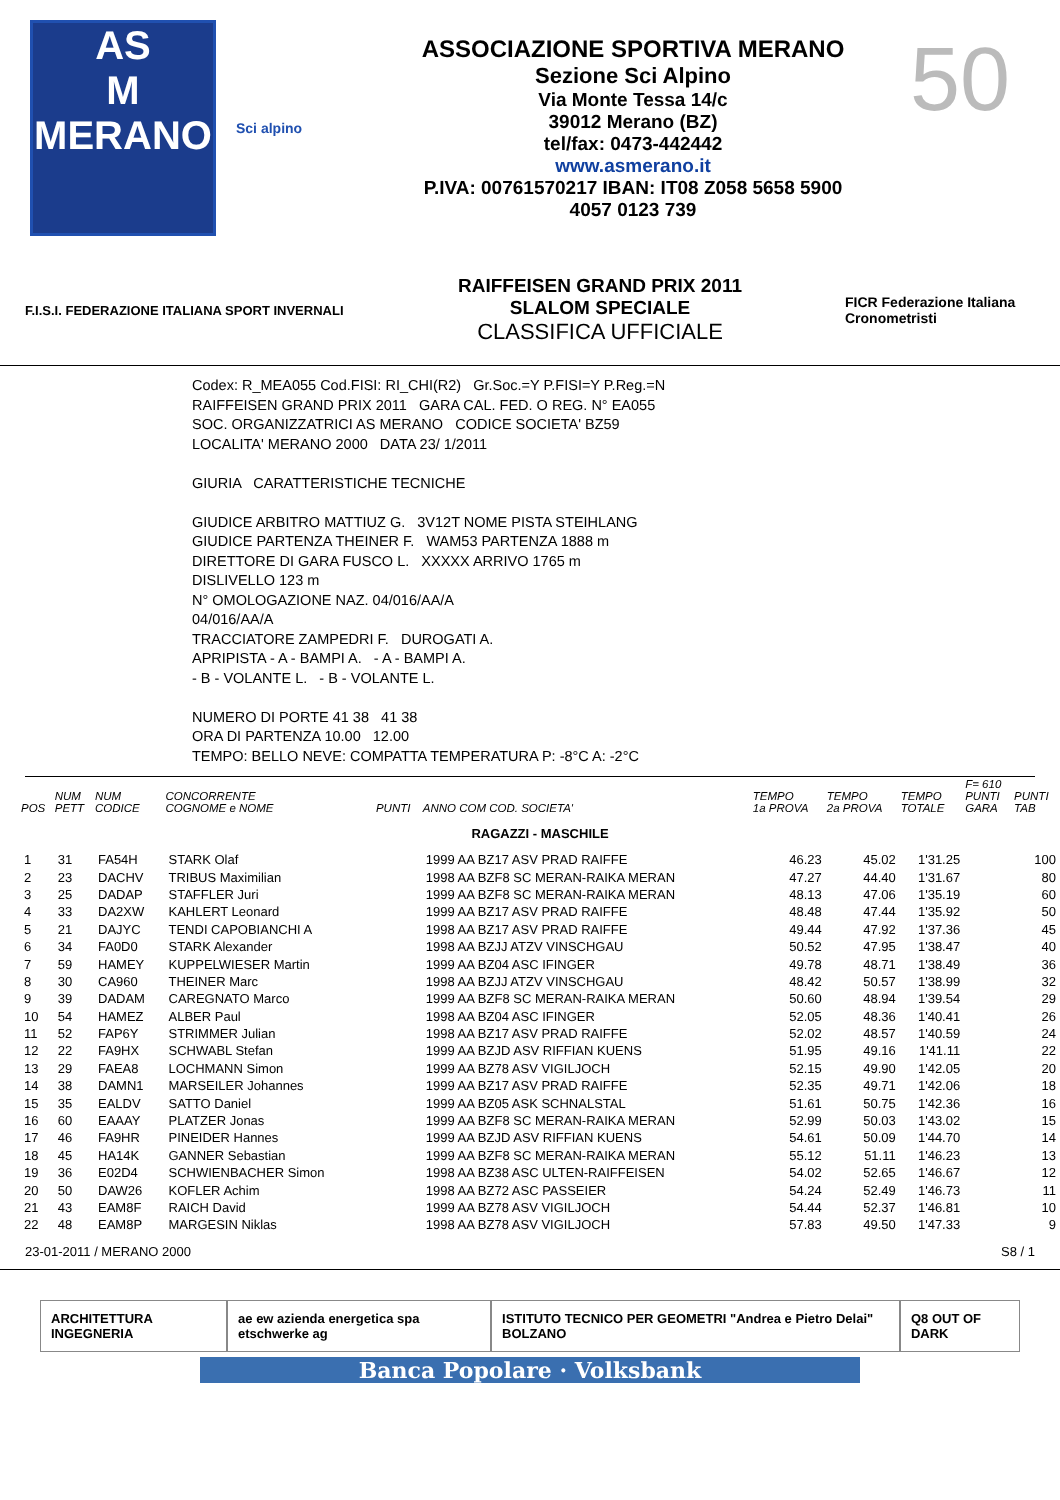AS
M
MERANO
Sci alpino
ASSOCIAZIONE SPORTIVA MERANO
Sezione Sci Alpino
Via Monte Tessa 14/c
39012 Merano (BZ)
tel/fax: 0473-442442
www.asmerano.it
P.IVA: 00761570217 IBAN: IT08 Z058 5658 5900 4057 0123 739
50
F.I.S.I. FEDERAZIONE ITALIANA SPORT INVERNALI
RAIFFEISEN GRAND PRIX 2011
SLALOM SPECIALE
CLASSIFICA UFFICIALE
FICR Federazione Italiana Cronometristi
Codex: R_MEA055 Cod.FISI: RI_CHI(R2) Gr.Soc.=Y P.FISI=Y P.Reg.=N
RAIFFEISEN GRAND PRIX 2011 GARA CAL. FED. O REG. N° EA055
SOC. ORGANIZZATRICI AS MERANO CODICE SOCIETA' BZ59
LOCALITA' MERANO 2000 DATA 23/ 1/2011
GIURIA CARATTERISTICHE TECNICHE
GIUDICE ARBITRO MATTIUZ G. 3V12T NOME PISTA STEIHLANG
GIUDICE PARTENZA THEINER F. WAM53 PARTENZA 1888 m
DIRETTORE DI GARA FUSCO L. XXXXX ARRIVO 1765 m
DISLIVELLO 123 m
N° OMOLOGAZIONE NAZ. 04/016/AA/A
04/016/AA/A
TRACCIATORE ZAMPEDRI F. DUROGATI A.
APRIPISTA - A - BAMPI A. - A - BAMPI A.
- B - VOLANTE L. - B - VOLANTE L.
NUMERO DI PORTE 41 38 41 38
ORA DI PARTENZA 10.00 12.00
TEMPO: BELLO NEVE: COMPATTA TEMPERATURA P: -8°C A: -2°C
| POS | NUM PETT | NUM CODICE | CONCORRENTE COGNOME e NOME | PUNTI | ANNO COM COD. SOCIETA' | TEMPO 1a PROVA | TEMPO 2a PROVA | TEMPO TOTALE | F= 610 PUNTI GARA | PUNTI TAB |
| --- | --- | --- | --- | --- | --- | --- | --- | --- | --- | --- |
| RAGAZZI - MASCHILE | | | | | | | | | | |
| 1 | 31 | FA54H | STARK Olaf | | 1999 AA BZ17 ASV PRAD RAIFFE | 46.23 | 45.02 | 1'31.25 | | 100 |
| 2 | 23 | DACHV | TRIBUS Maximilian | | 1998 AA BZF8 SC MERAN-RAIKA MERAN | 47.27 | 44.40 | 1'31.67 | | 80 |
| 3 | 25 | DADAP | STAFFLER Juri | | 1999 AA BZF8 SC MERAN-RAIKA MERAN | 48.13 | 47.06 | 1'35.19 | | 60 |
| 4 | 33 | DA2XW | KAHLERT Leonard | | 1999 AA BZ17 ASV PRAD RAIFFE | 48.48 | 47.44 | 1'35.92 | | 50 |
| 5 | 21 | DAJYC | TENDI CAPOBIANCHI A | | 1998 AA BZ17 ASV PRAD RAIFFE | 49.44 | 47.92 | 1'37.36 | | 45 |
| 6 | 34 | FA0D0 | STARK Alexander | | 1998 AA BZJJ ATZV VINSCHGAU | 50.52 | 47.95 | 1'38.47 | | 40 |
| 7 | 59 | HAMEY | KUPPELWIESER Martin | | 1999 AA BZ04 ASC IFINGER | 49.78 | 48.71 | 1'38.49 | | 36 |
| 8 | 30 | CA960 | THEINER Marc | | 1998 AA BZJJ ATZV VINSCHGAU | 48.42 | 50.57 | 1'38.99 | | 32 |
| 9 | 39 | DADAM | CAREGNATO Marco | | 1999 AA BZF8 SC MERAN-RAIKA MERAN | 50.60 | 48.94 | 1'39.54 | | 29 |
| 10 | 54 | HAMEZ | ALBER Paul | | 1998 AA BZ04 ASC IFINGER | 52.05 | 48.36 | 1'40.41 | | 26 |
| 11 | 52 | FAP6Y | STRIMMER Julian | | 1998 AA BZ17 ASV PRAD RAIFFE | 52.02 | 48.57 | 1'40.59 | | 24 |
| 12 | 22 | FA9HX | SCHWABL Stefan | | 1999 AA BZJD ASV RIFFIAN KUENS | 51.95 | 49.16 | 1'41.11 | | 22 |
| 13 | 29 | FAEA8 | LOCHMANN Simon | | 1999 AA BZ78 ASV VIGILJOCH | 52.15 | 49.90 | 1'42.05 | | 20 |
| 14 | 38 | DAMN1 | MARSEILER Johannes | | 1999 AA BZ17 ASV PRAD RAIFFE | 52.35 | 49.71 | 1'42.06 | | 18 |
| 15 | 35 | EALDV | SATTO Daniel | | 1999 AA BZ05 ASK SCHNALSTAL | 51.61 | 50.75 | 1'42.36 | | 16 |
| 16 | 60 | EAAAY | PLATZER Jonas | | 1999 AA BZF8 SC MERAN-RAIKA MERAN | 52.99 | 50.03 | 1'43.02 | | 15 |
| 17 | 46 | FA9HR | PINEIDER Hannes | | 1999 AA BZJD ASV RIFFIAN KUENS | 54.61 | 50.09 | 1'44.70 | | 14 |
| 18 | 45 | HA14K | GANNER Sebastian | | 1999 AA BZF8 SC MERAN-RAIKA MERAN | 55.12 | 51.11 | 1'46.23 | | 13 |
| 19 | 36 | E02D4 | SCHWIENBACHER Simon | | 1998 AA BZ38 ASC ULTEN-RAIFFEISEN | 54.02 | 52.65 | 1'46.67 | | 12 |
| 20 | 50 | DAW26 | KOFLER Achim | | 1998 AA BZ72 ASC PASSEIER | 54.24 | 52.49 | 1'46.73 | | 11 |
| 21 | 43 | EAM8F | RAICH David | | 1999 AA BZ78 ASV VIGILJOCH | 54.44 | 52.37 | 1'46.81 | | 10 |
| 22 | 48 | EAM8P | MARGESIN Niklas | | 1998 AA BZ78 ASV VIGILJOCH | 57.83 | 49.50 | 1'47.33 | | 9 |
23-01-2011 / MERANO 2000 S8 / 1
ARCHITETTURA INGEGNERIA
ae ew azienda energetica spa etschwerke ag
ISTITUTO TECNICO PER GEOMETRI "Andrea e Pietro Delai" BOLZANO
Q8 OUT OF DARK
Banca Popolare · Volksbank